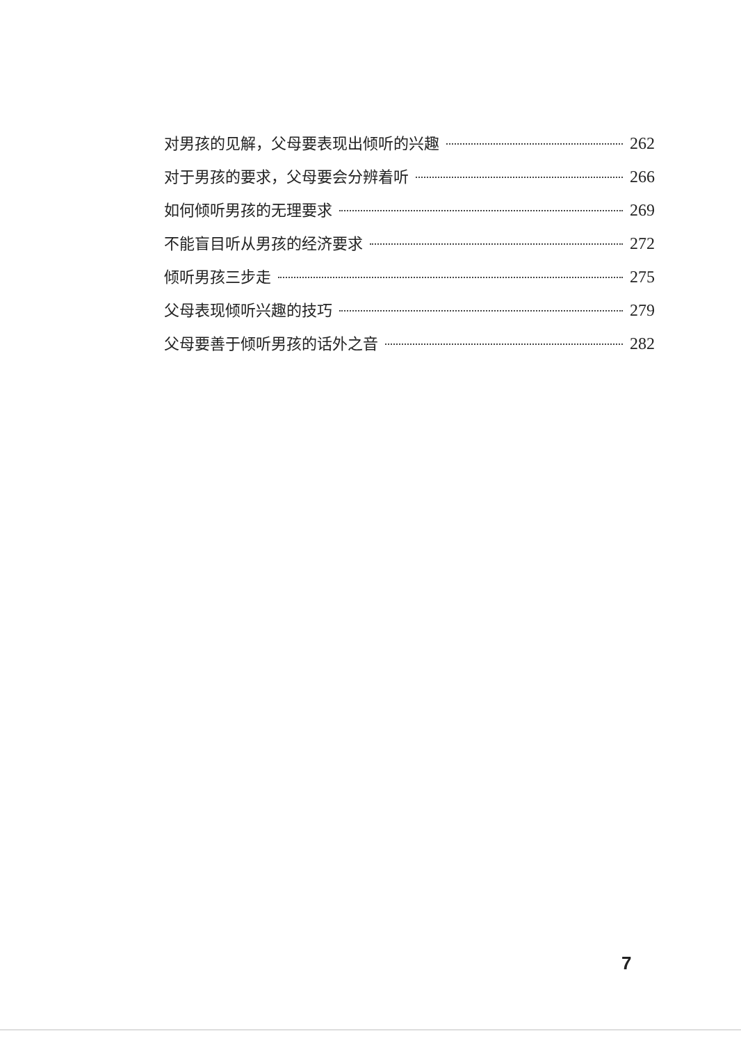对男孩的见解，父母要表现出倾听的兴趣 262
对于男孩的要求，父母要会分辨着听 266
如何倾听男孩的无理要求 269
不能盲目听从男孩的经济要求 272
倾听男孩三步走 275
父母表现倾听兴趣的技巧 279
父母要善于倾听男孩的话外之音 282
7